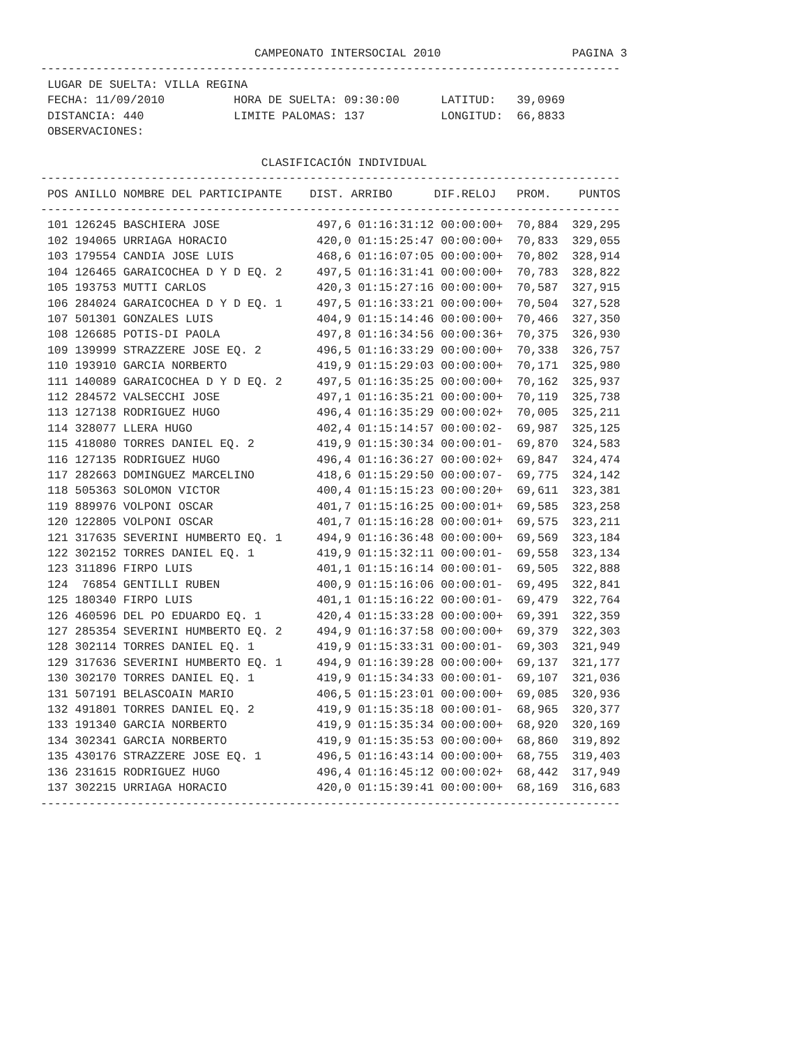CAMPEONATO INTERSOCIAL 2010                   PAGINA 3
------------------------------------------------------------------------------------
 LUGAR DE SUELTA: VILLA REGINA
 FECHA: 11/09/2010          HORA DE SUELTA: 09:30:00      LATITUD:   39,0969
 DISTANCIA: 440             LIMITE PALOMAS: 137           LONGITUD:  66,8833
 OBSERVACIONES:

                                CLASIFICACIÓN INDIVIDUAL
------------------------------------------------------------------------------------
| POS | ANILLO | NOMBRE DEL PARTICIPANTE | DIST. | ARRIBO | DIF.RELOJ | PROM. | PUNTOS |
| --- | --- | --- | --- | --- | --- | --- | --- |
------------------------------------------------------------------------------------
 101 126245 BASCHIERA JOSE              497,6 01:16:31:12 00:00:00+  70,884  329,295
 102 194065 URRIAGA HORACIO             420,0 01:15:25:47 00:00:00+  70,833  329,055
 103 179554 CANDIA JOSE LUIS            468,6 01:16:07:05 00:00:00+  70,802  328,914
 104 126465 GARAICOCHEA D Y D EQ. 2     497,5 01:16:31:41 00:00:00+  70,783  328,822
 105 193753 MUTTI CARLOS                420,3 01:15:27:16 00:00:00+  70,587  327,915
 106 284024 GARAICOCHEA D Y D EQ. 1     497,5 01:16:33:21 00:00:00+  70,504  327,528
 107 501301 GONZALES LUIS               404,9 01:15:14:46 00:00:00+  70,466  327,350
 108 126685 POTIS-DI PAOLA              497,8 01:16:34:56 00:00:36+  70,375  326,930
 109 139999 STRAZZERE JOSE EQ. 2        496,5 01:16:33:29 00:00:00+  70,338  326,757
 110 193910 GARCIA NORBERTO             419,9 01:15:29:03 00:00:00+  70,171  325,980
 111 140089 GARAICOCHEA D Y D EQ. 2     497,5 01:16:35:25 00:00:00+  70,162  325,937
 112 284572 VALSECCHI JOSE              497,1 01:16:35:21 00:00:00+  70,119  325,738
 113 127138 RODRIGUEZ HUGO              496,4 01:16:35:29 00:00:02+  70,005  325,211
 114 328077 LLERA HUGO                  402,4 01:15:14:57 00:00:02-  69,987  325,125
 115 418080 TORRES DANIEL EQ. 2         419,9 01:15:30:34 00:00:01-  69,870  324,583
 116 127135 RODRIGUEZ HUGO              496,4 01:16:36:27 00:00:02+  69,847  324,474
 117 282663 DOMINGUEZ MARCELINO         418,6 01:15:29:50 00:00:07-  69,775  324,142
 118 505363 SOLOMON VICTOR              400,4 01:15:15:23 00:00:20+  69,611  323,381
 119 889976 VOLPONI OSCAR               401,7 01:15:16:25 00:00:01+  69,585  323,258
 120 122805 VOLPONI OSCAR               401,7 01:15:16:28 00:00:01+  69,575  323,211
 121 317635 SEVERINI HUMBERTO EQ. 1     494,9 01:16:36:48 00:00:00+  69,569  323,184
 122 302152 TORRES DANIEL EQ. 1         419,9 01:15:32:11 00:00:01-  69,558  323,134
 123 311896 FIRPO LUIS                  401,1 01:15:16:14 00:00:01-  69,505  322,888
 124  76854 GENTILLI RUBEN              400,9 01:15:16:06 00:00:01-  69,495  322,841
 125 180340 FIRPO LUIS                  401,1 01:15:16:22 00:00:01-  69,479  322,764
 126 460596 DEL PO EDUARDO EQ. 1        420,4 01:15:33:28 00:00:00+  69,391  322,359
 127 285354 SEVERINI HUMBERTO EQ. 2     494,9 01:16:37:58 00:00:00+  69,379  322,303
 128 302114 TORRES DANIEL EQ. 1         419,9 01:15:33:31 00:00:01-  69,303  321,949
 129 317636 SEVERINI HUMBERTO EQ. 1     494,9 01:16:39:28 00:00:00+  69,137  321,177
 130 302170 TORRES DANIEL EQ. 1         419,9 01:15:34:33 00:00:01-  69,107  321,036
 131 507191 BELASCOAIN MARIO            406,5 01:15:23:01 00:00:00+  69,085  320,936
 132 491801 TORRES DANIEL EQ. 2         419,9 01:15:35:18 00:00:01-  68,965  320,377
 133 191340 GARCIA NORBERTO             419,9 01:15:35:34 00:00:00+  68,920  320,169
 134 302341 GARCIA NORBERTO             419,9 01:15:35:53 00:00:00+  68,860  319,892
 135 430176 STRAZZERE JOSE EQ. 1        496,5 01:16:43:14 00:00:00+  68,755  319,403
 136 231615 RODRIGUEZ HUGO              496,4 01:16:45:12 00:00:02+  68,442  317,949
 137 302215 URRIAGA HORACIO             420,0 01:15:39:41 00:00:00+  68,169  316,683
------------------------------------------------------------------------------------